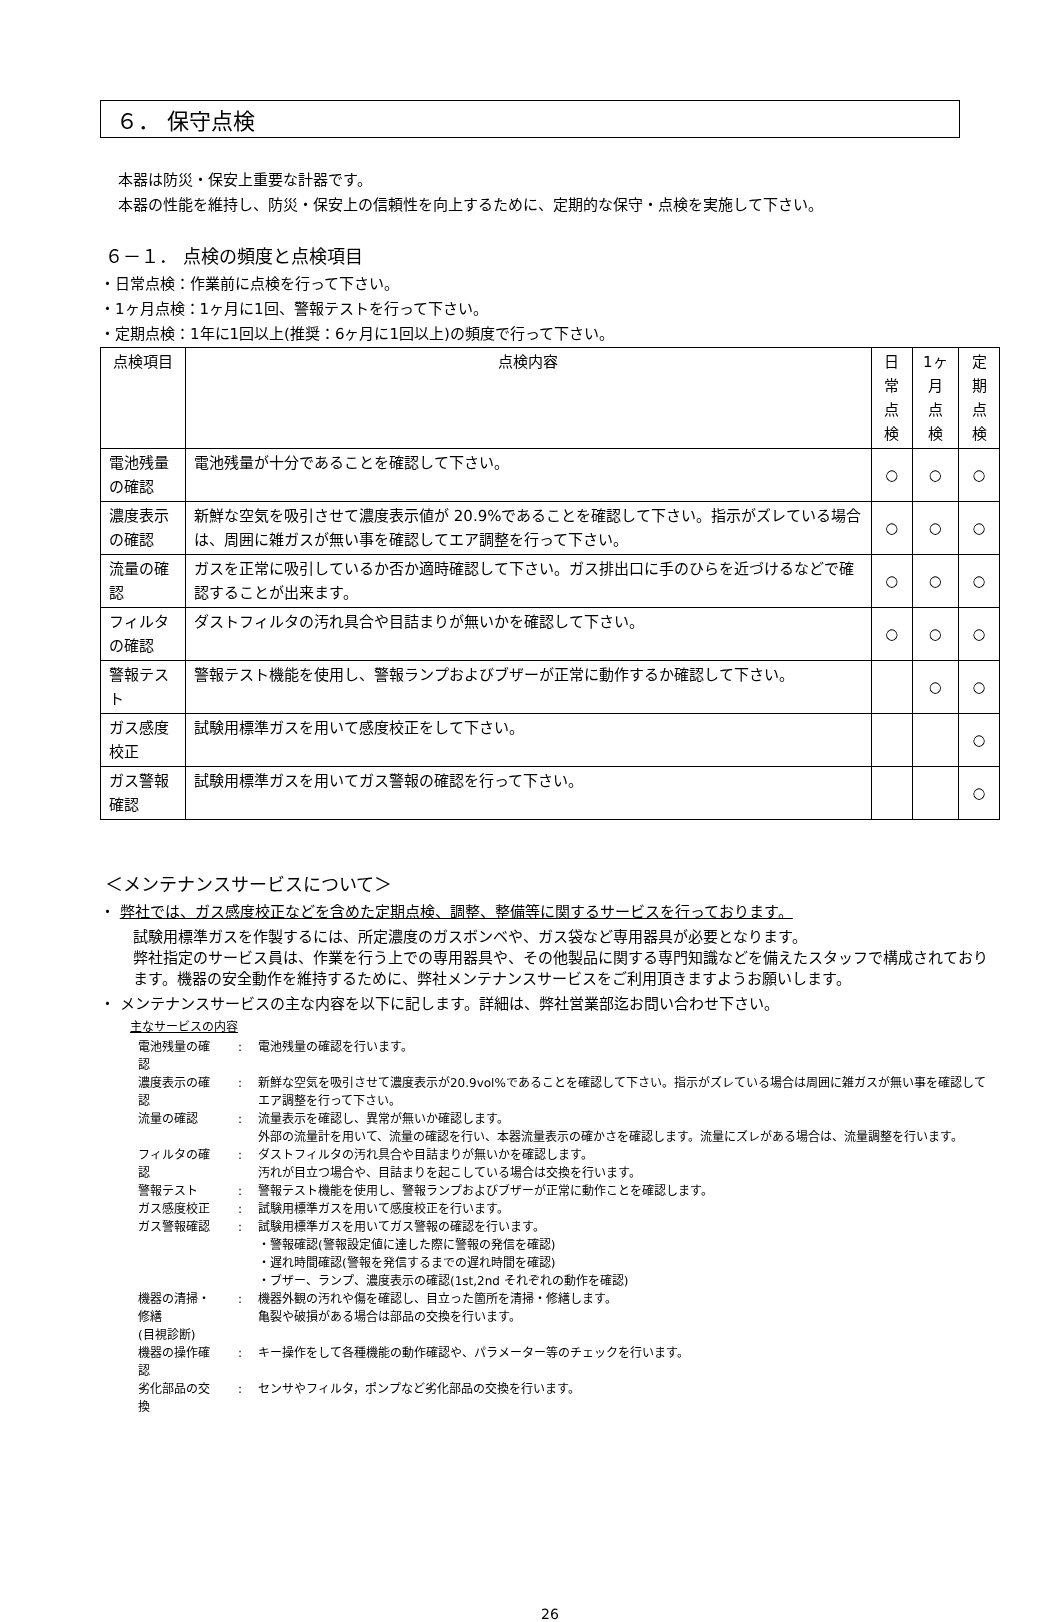６． 保守点検
本器は防災・保安上重要な計器です。
本器の性能を維持し、防災・保安上の信頼性を向上するために、定期的な保守・点検を実施して下さい。
６－１． 点検の頻度と点検項目
・日常点検：作業前に点検を行って下さい。
・1ヶ月点検：1ヶ月に1回、警報テストを行って下さい。
・定期点検：1年に1回以上(推奨：6ヶ月に1回以上)の頻度で行って下さい。
| 点検項目 | 点検内容 | 日常 点検 | 1ヶ月 点検 | 定期 点検 |
| --- | --- | --- | --- | --- |
| 電池残量の確認 | 電池残量が十分であることを確認して下さい。 | ○ | ○ | ○ |
| 濃度表示の確認 | 新鮮な空気を吸引させて濃度表示値が 20.9%であることを確認して下さい。指示がズレている場合は、周囲に雑ガスが無い事を確認してエア調整を行って下さい。 | ○ | ○ | ○ |
| 流量の確認 | ガスを正常に吸引しているか否か適時確認して下さい。ガス排出口に手のひらを近づけるなどで確認することが出来ます。 | ○ | ○ | ○ |
| フィルタの確認 | ダストフィルタの汚れ具合や目詰まりが無いかを確認して下さい。 | ○ | ○ | ○ |
| 警報テスト | 警報テスト機能を使用し、警報ランプおよびブザーが正常に動作するか確認して下さい。 | | ○ | ○ |
| ガス感度校正 | 試験用標準ガスを用いて感度校正をして下さい。 | | | ○ |
| ガス警報確認 | 試験用標準ガスを用いてガス警報の確認を行って下さい。 | | | ○ |
＜メンテナンスサービスについて＞
・ 弊社では、ガス感度校正などを含めた定期点検、調整、整備等に関するサービスを行っております。
試験用標準ガスを作製するには、所定濃度のガスボンベや、ガス袋など専用器具が必要となります。
弊社指定のサービス員は、作業を行う上での専用器具や、その他製品に関する専門知識などを備えたスタッフで構成されております。機器の安全動作を維持するために、弊社メンテナンスサービスをご利用頂きますようお願いします。
・ メンテナンスサービスの主な内容を以下に記します。詳細は、弊社営業部迄お問い合わせ下さい。
主なサービスの内容
| 電池残量の確認 | : | 電池残量の確認を行います。 |
| 濃度表示の確認 | : | 新鮮な空気を吸引させて濃度表示が20.9vol%であることを確認して下さい。指示がズレている場合は周囲に雑ガスが無い事を確認してエア調整を行って下さい。 |
| 流量の確認 | : | 流量表示を確認し、異常が無いか確認します。 外部の流量計を用いて、流量の確認を行い、本器流量表示の確かさを確認します。流量にズレがある場合は、流量調整を行います。 |
| フィルタの確認 | : | ダストフィルタの汚れ具合や目詰まりが無いかを確認します。 汚れが目立つ場合や、目詰まりを起こしている場合は交換を行います。 |
| 警報テスト | : | 警報テスト機能を使用し、警報ランプおよびブザーが正常に動作ことを確認します。 |
| ガス感度校正 | : | 試験用標準ガスを用いて感度校正を行います。 |
| ガス警報確認 | : | 試験用標準ガスを用いてガス警報の確認を行います。 ・警報確認(警報設定値に達した際に警報の発信を確認) ・遅れ時間確認(警報を発信するまでの遅れ時間を確認) ・ブザー、ランプ、濃度表示の確認(1st,2nd それぞれの動作を確認) |
| 機器の清掃・修繕 (目視診断) | : | 機器外観の汚れや傷を確認し、目立った箇所を清掃・修繕します。 亀裂や破損がある場合は部品の交換を行います。 |
| 機器の操作確認 | : | キー操作をして各種機能の動作確認や、パラメーター等のチェックを行います。 |
| 劣化部品の交換 | : | センサやフィルタ，ポンプなど劣化部品の交換を行います。 |
26